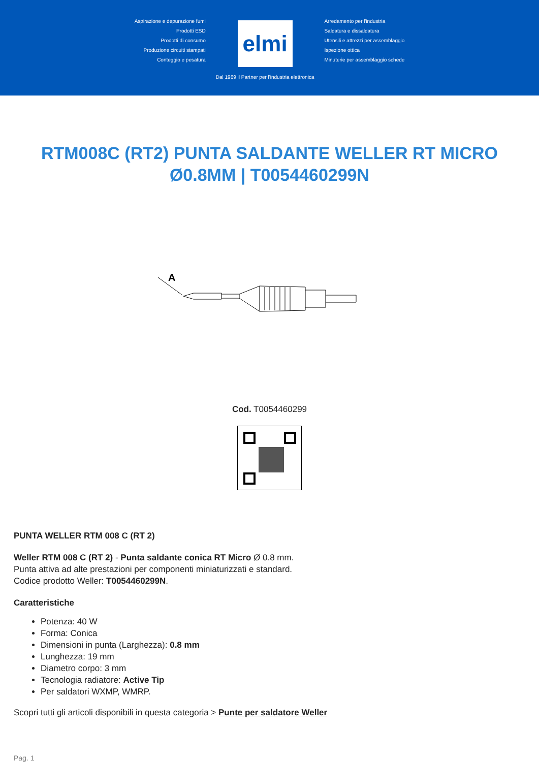Aspirazione e depurazione fumi
Prodotti ESD
Prodotti di consumo
Produzione circuiti stampati
Conteggio e pesatura
elmi
Dal 1969 il Partner per l'industria elettronica
Arredamento per l'industria
Saldatura e dissaldatura
Utensili e attrezzi per assemblaggio
Ispezione ottica
Minuterie per assemblaggio schede
RTM008C (RT2) PUNTA SALDANTE WELLER RT MICRO Ø0.8MM | T0054460299N
A
Cod. T0054460299
PUNTA WELLER RTM 008 C (RT 2)
Weller RTM 008 C (RT 2) - Punta saldante conica RT Micro Ø 0.8 mm.
Punta attiva ad alte prestazioni per componenti miniaturizzati e standard.
Codice prodotto Weller: T0054460299N.
Caratteristiche
Potenza: 40 W
Forma: Conica
Dimensioni in punta (Larghezza): 0.8 mm
Lunghezza: 19 mm
Diametro corpo: 3 mm
Tecnologia radiatore: Active Tip
Per saldatori WXMP, WMRP.
Scopri tutti gli articoli disponibili in questa categoria > Punte per saldatore Weller
Pag. 1